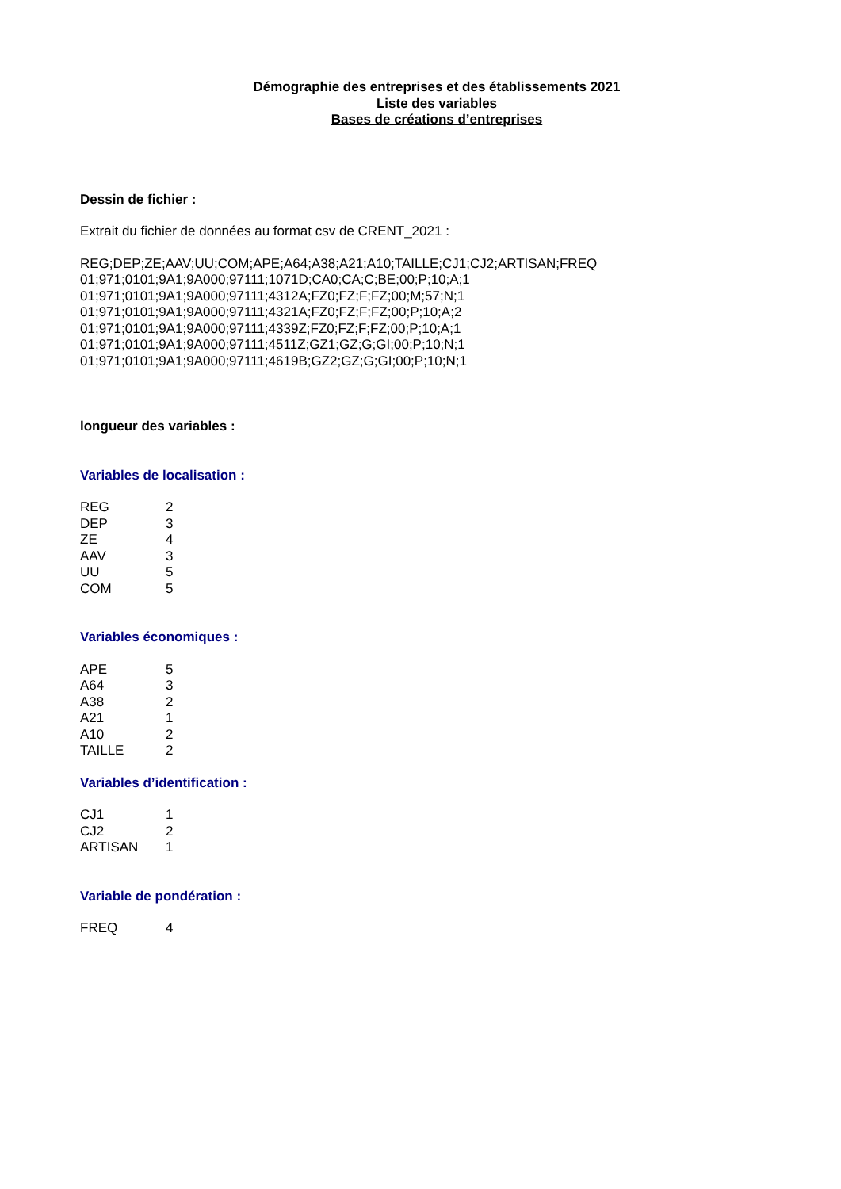Démographie des entreprises et des établissements 2021
Liste des variables
Bases de créations d’entreprises
Dessin de fichier :
Extrait du fichier de données au format csv de CRENT_2021 :
REG;DEP;ZE;AAV;UU;COM;APE;A64;A38;A21;A10;TAILLE;CJ1;CJ2;ARTISAN;FREQ
01;971;0101;9A1;9A000;97111;1071D;CA0;CA;C;BE;00;P;10;A;1
01;971;0101;9A1;9A000;97111;4312A;FZ0;FZ;F;FZ;00;M;57;N;1
01;971;0101;9A1;9A000;97111;4321A;FZ0;FZ;F;FZ;00;P;10;A;2
01;971;0101;9A1;9A000;97111;4339Z;FZ0;FZ;F;FZ;00;P;10;A;1
01;971;0101;9A1;9A000;97111;4511Z;GZ1;GZ;G;GI;00;P;10;N;1
01;971;0101;9A1;9A000;97111;4619B;GZ2;GZ;G;GI;00;P;10;N;1
longueur des variables :
Variables de localisation :
| REG | 2 |
| DEP | 3 |
| ZE | 4 |
| AAV | 3 |
| UU | 5 |
| COM | 5 |
Variables économiques :
| APE | 5 |
| A64 | 3 |
| A38 | 2 |
| A21 | 1 |
| A10 | 2 |
| TAILLE | 2 |
Variables d’identification :
| CJ1 | 1 |
| CJ2 | 2 |
| ARTISAN | 1 |
Variable de pondération :
| FREQ | 4 |